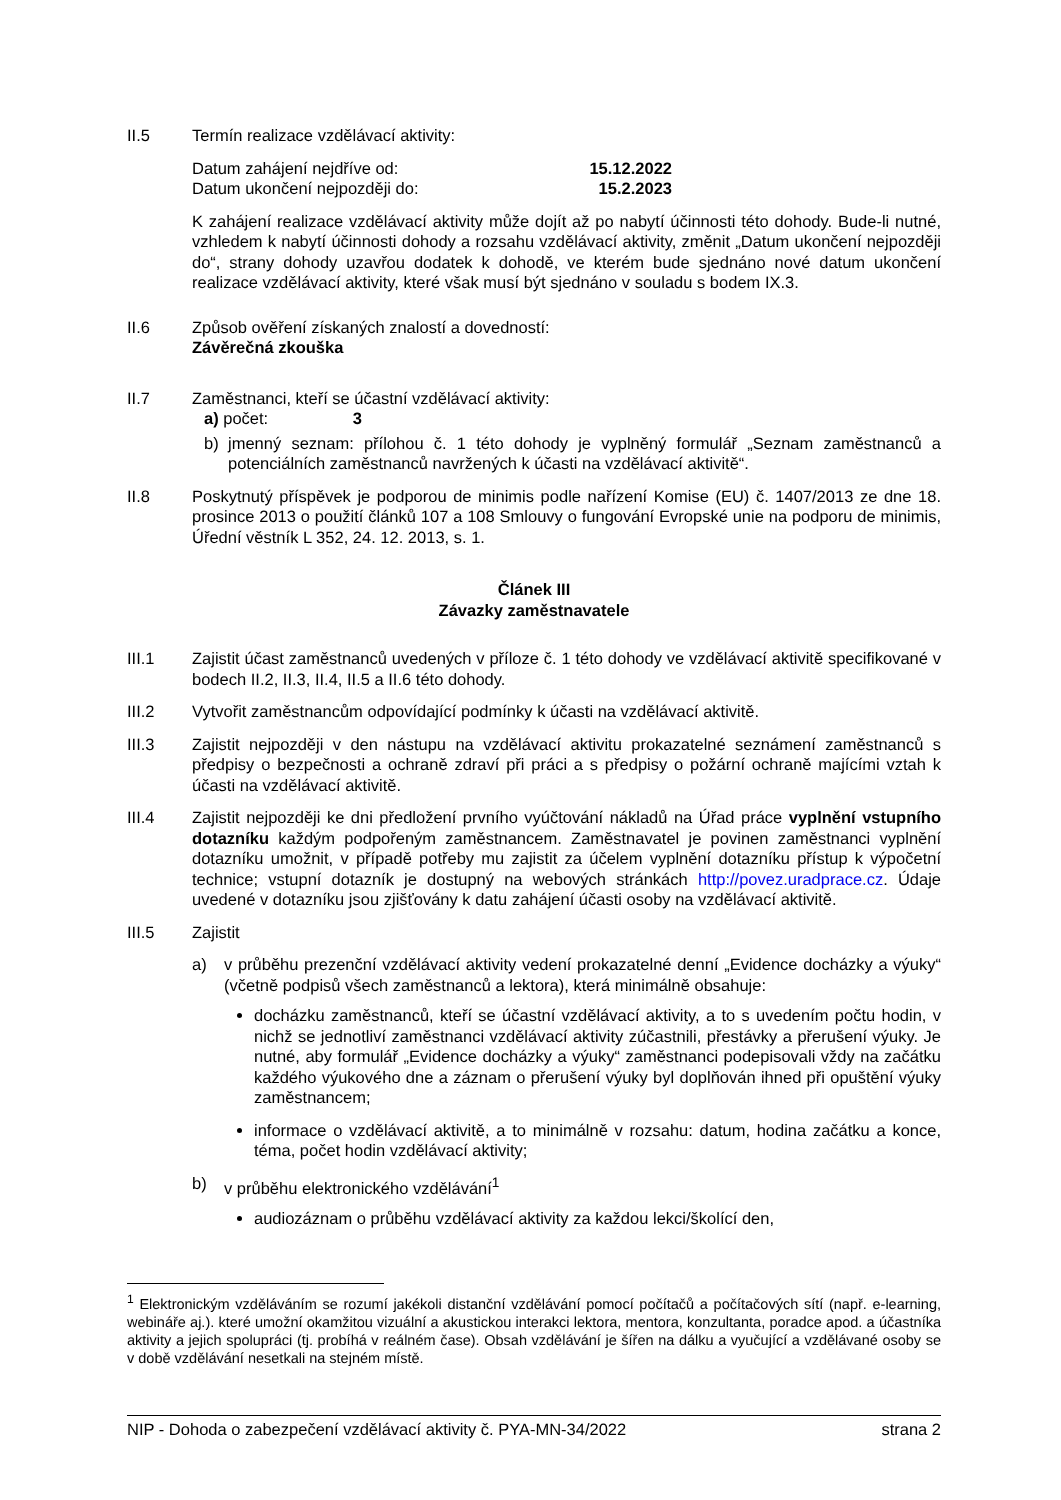II.5 Termín realizace vzdělávací aktivity:
Datum zahájení nejdříve od:
Datum ukončení nejpozději do: 15.12.2022
15.2.2023
K zahájení realizace vzdělávací aktivity může dojít až po nabytí účinnosti této dohody. Bude-li nutné, vzhledem k nabytí účinnosti dohody a rozsahu vzdělávací aktivity, změnit „Datum ukončení nejpozději do“, strany dohody uzavřou dodatek k dohodě, ve kterém bude sjednáno nové datum ukončení realizace vzdělávací aktivity, které však musí být sjednáno v souladu s bodem IX.3.
II.6 Způsob ověření získaných znalostí a dovedností:
Závěrečná zkouška
II.7 Zaměstnanci, kteří se účastní vzdělávací aktivity:
a) počet: 3
b) jmenný seznam: přílohou č. 1 této dohody je vyplněný formulář „Seznam zaměstnanců a potenciálních zaměstnanců navržených k účasti na vzdělávací aktivitě“.
II.8 Poskytnutý příspěvek je podporou de minimis podle nařízení Komise (EU) č. 1407/2013 ze dne 18. prosince 2013 o použití článků 107 a 108 Smlouvy o fungování Evropské unie na podporu de minimis, Úřední věstník L 352, 24. 12. 2013, s. 1.
Článek III
Závazky zaměstnavatele
III.1 Zajistit účast zaměstnanců uvedených v příloze č. 1 této dohody ve vzdělávací aktivitě specifikované v bodech II.2, II.3, II.4, II.5 a II.6 této dohody.
III.2 Vytvořit zaměstnancům odpovídající podmínky k účasti na vzdělávací aktivitě.
III.3 Zajistit nejpozději v den nástupu na vzdělávací aktivitu prokazatelné seznámení zaměstnanců s předpisy o bezpečnosti a ochraně zdraví při práci a s předpisy o požární ochraně majícími vztah k účasti na vzdělávací aktivitě.
III.4 Zajistit nejpozději ke dni předložení prvního vyúčtování nákladů na Úřad práce vyplnění vstupního dotazníku každým podpořeným zaměstnancem. Zaměstnavatel je povinen zaměstnanci vyplnění dotazníku umožnit, v případě potřeby mu zajistit za účelem vyplnění dotazníku přístup k výpočetní technice; vstupní dotazník je dostupný na webových stránkách http://povez.uradprace.cz. Údaje uvedené v dotazníku jsou zjišťovány k datu zahájení účasti osoby na vzdělávací aktivitě.
III.5 Zajistit
a) v průběhu prezenční vzdělávací aktivity vedení prokazatelné denní „Evidence docházky a výuky“ (včetně podpisů všech zaměstnanců a lektora), která minimálně obsahuje:
docházku zaměstnanců, kteří se účastní vzdělávací aktivity, a to s uvedením počtu hodin, v nichž se jednotliví zaměstnanci vzdělávací aktivity zúčastnili, přestávky a přerušení výuky. Je nutné, aby formulář „Evidence docházky a výuky“ zaměstnanci podepisovali vždy na začátku každého výukového dne a záznam o přerušení výuky byl doplňován ihned při opuštění výuky zaměstnancem;
informace o vzdělávací aktivitě, a to minimálně v rozsahu: datum, hodina začátku a konce, téma, počet hodin vzdělávací aktivity;
b) v průběhu elektronického vzdělávání<sup>1</sup>
audiozáznam o průběhu vzdělávací aktivity za každou lekci/školící den,
<sup>1</sup> Elektronickým vzděláváním se rozumí jakékoli distanční vzdělávání pomocí počítačů a počítačových sítí (např. e-learning, webináře aj.). které umožní okamžitou vizuální a akustickou interakci lektora, mentora, konzultanta, poradce apod. a účastníka aktivity a jejich spolupráci (tj. probíhá v reálném čase). Obsah vzdělávání je šířen na dálku a vyučující a vzdělávané osoby se v době vzdělávání nesetkali na stejném místě.
NIP - Dohoda o zabezpečení vzdělávací aktivity č. PYA-MN-34/2022 strana 2